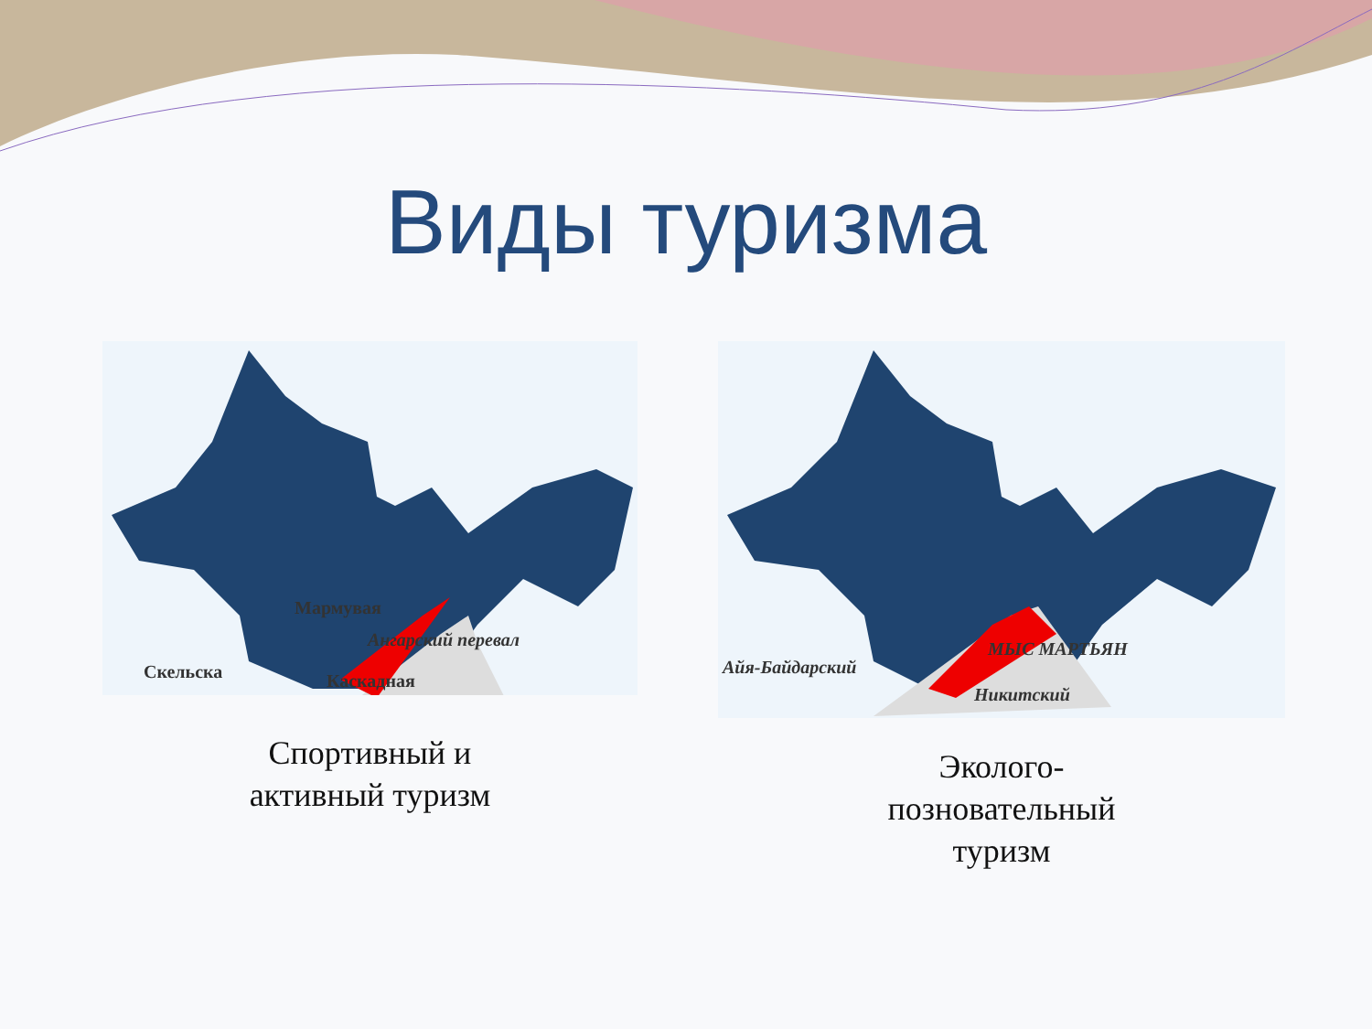Виды туризма
Мармувая
Ангарский перевал
Скельска Каскадная
Спортивный и
активный туризм
Айя-Байдарский
МЫС МАРТЬЯН
Никитский
Эколого-
позновательный
туризм